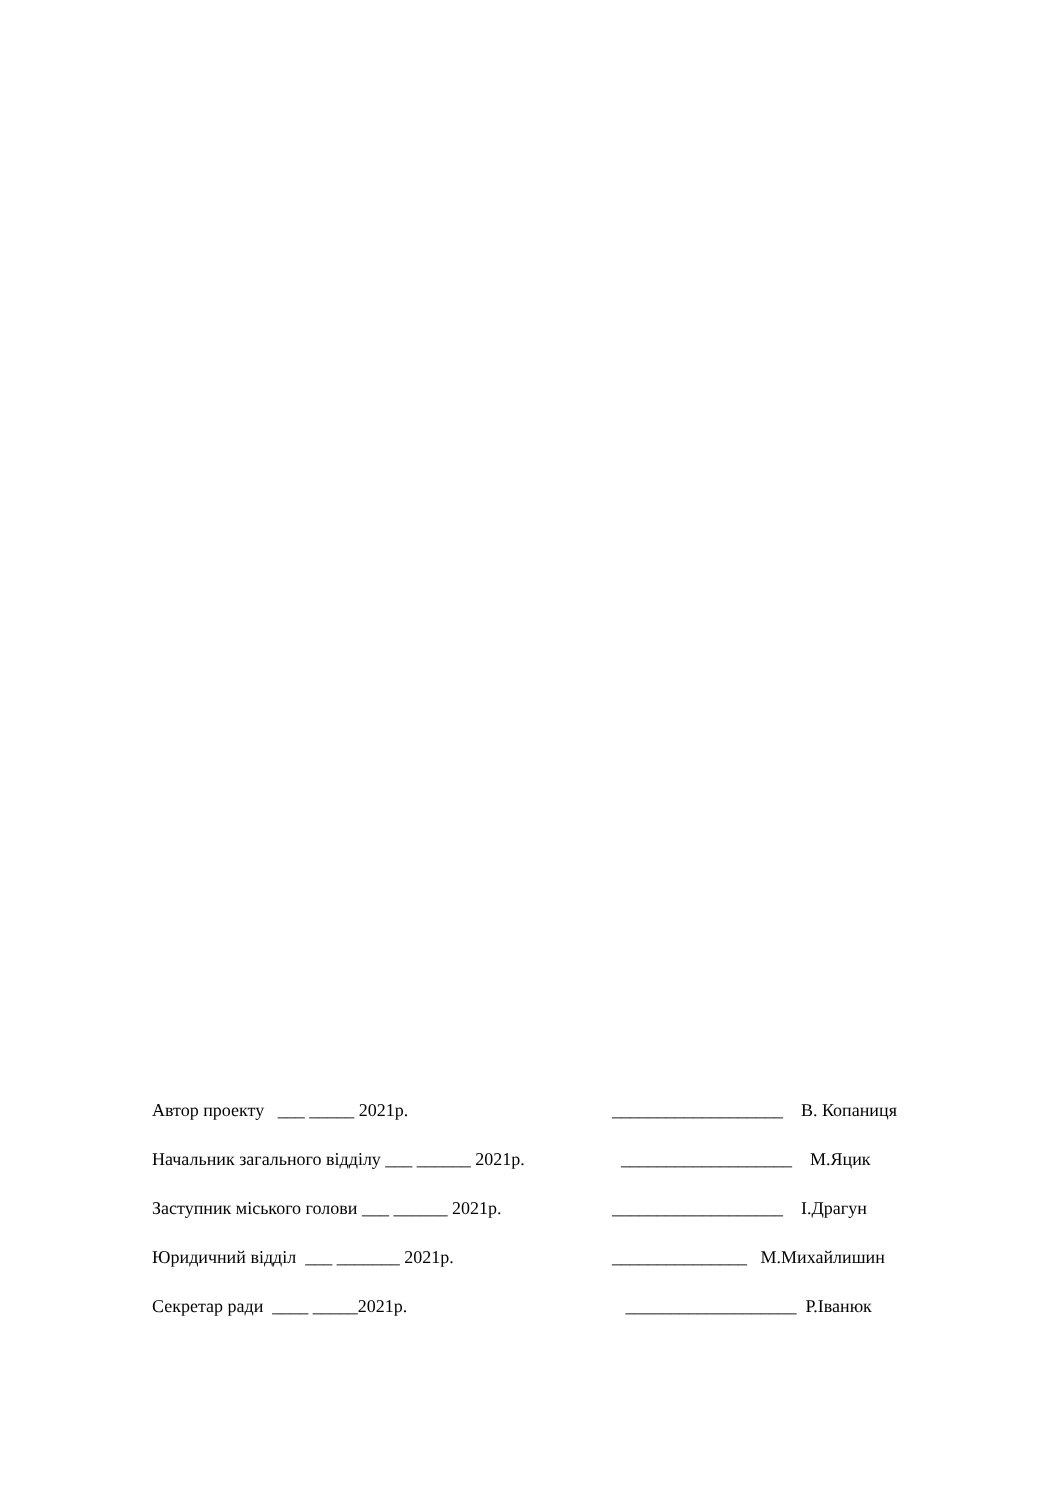Автор проекту ___ _____ 2021р. ___________________ В. Копаниця
Начальник загального відділу ___ ______ 2021р. ___________________ М.Яцик
Заступник міського голови ___ ______ 2021р. ___________________ І.Драгун
Юридичний відділ ___ _______ 2021р. _______________ М.Михайлишин
Секретар ради ____ _____2021р. ___________________ Р.Іванюк